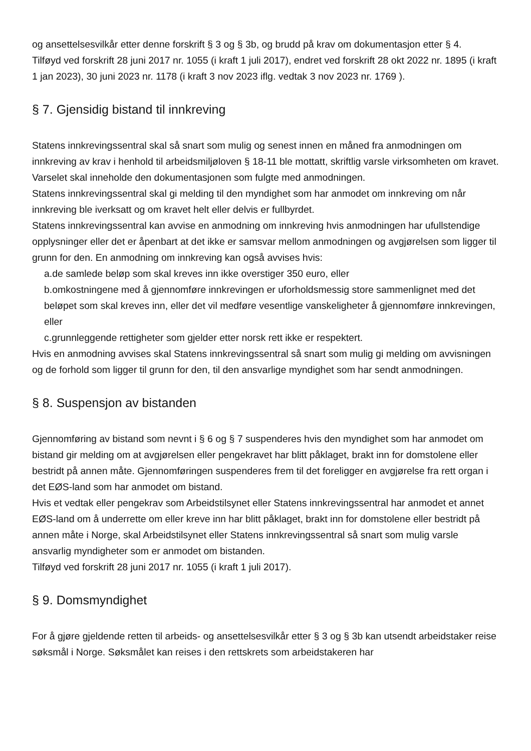og ansettelsesvilkår etter denne forskrift § 3 og § 3b, og brudd på krav om dokumentasjon etter § 4.
Tilføyd ved forskrift 28 juni 2017 nr. 1055 (i kraft 1 juli 2017), endret ved forskrift 28 okt 2022 nr. 1895 (i kraft 1 jan 2023), 30 juni 2023 nr. 1178 (i kraft 3 nov 2023 iflg. vedtak 3 nov 2023 nr. 1769 ).
§ 7. Gjensidig bistand til innkreving
Statens innkrevingssentral skal så snart som mulig og senest innen en måned fra anmodningen om innkreving av krav i henhold til arbeidsmiljøloven § 18-11 ble mottatt, skriftlig varsle virksomheten om kravet. Varselet skal inneholde den dokumentasjonen som fulgte med anmodningen.
Statens innkrevingssentral skal gi melding til den myndighet som har anmodet om innkreving om når innkreving ble iverksatt og om kravet helt eller delvis er fullbyrdet.
Statens innkrevingssentral kan avvise en anmodning om innkreving hvis anmodningen har ufullstendige opplysninger eller det er åpenbart at det ikke er samsvar mellom anmodningen og avgjørelsen som ligger til grunn for den. En anmodning om innkreving kan også avvises hvis:
a.de samlede beløp som skal kreves inn ikke overstiger 350 euro, eller
b.omkostningene med å gjennomføre innkrevingen er uforholdsmessig store sammenlignet med det beløpet som skal kreves inn, eller det vil medføre vesentlige vanskeligheter å gjennomføre innkrevingen, eller
c.grunnleggende rettigheter som gjelder etter norsk rett ikke er respektert.
Hvis en anmodning avvises skal Statens innkrevingssentral så snart som mulig gi melding om avvisningen og de forhold som ligger til grunn for den, til den ansvarlige myndighet som har sendt anmodningen.
§ 8. Suspensjon av bistanden
Gjennomføring av bistand som nevnt i § 6 og § 7 suspenderes hvis den myndighet som har anmodet om bistand gir melding om at avgjørelsen eller pengekravet har blitt påklaget, brakt inn for domstolene eller bestridt på annen måte. Gjennomføringen suspenderes frem til det foreligger en avgjørelse fra rett organ i det EØS-land som har anmodet om bistand.
Hvis et vedtak eller pengekrav som Arbeidstilsynet eller Statens innkrevingssentral har anmodet et annet EØS-land om å underrette om eller kreve inn har blitt påklaget, brakt inn for domstolene eller bestridt på annen måte i Norge, skal Arbeidstilsynet eller Statens innkrevingssentral så snart som mulig varsle ansvarlig myndigheter som er anmodet om bistanden.
Tilføyd ved forskrift 28 juni 2017 nr. 1055 (i kraft 1 juli 2017).
§ 9. Domsmyndighet
For å gjøre gjeldende retten til arbeids- og ansettelsesvilkår etter § 3 og § 3b kan utsendt arbeidstaker reise søksmål i Norge. Søksmålet kan reises i den rettskrets som arbeidstakeren har